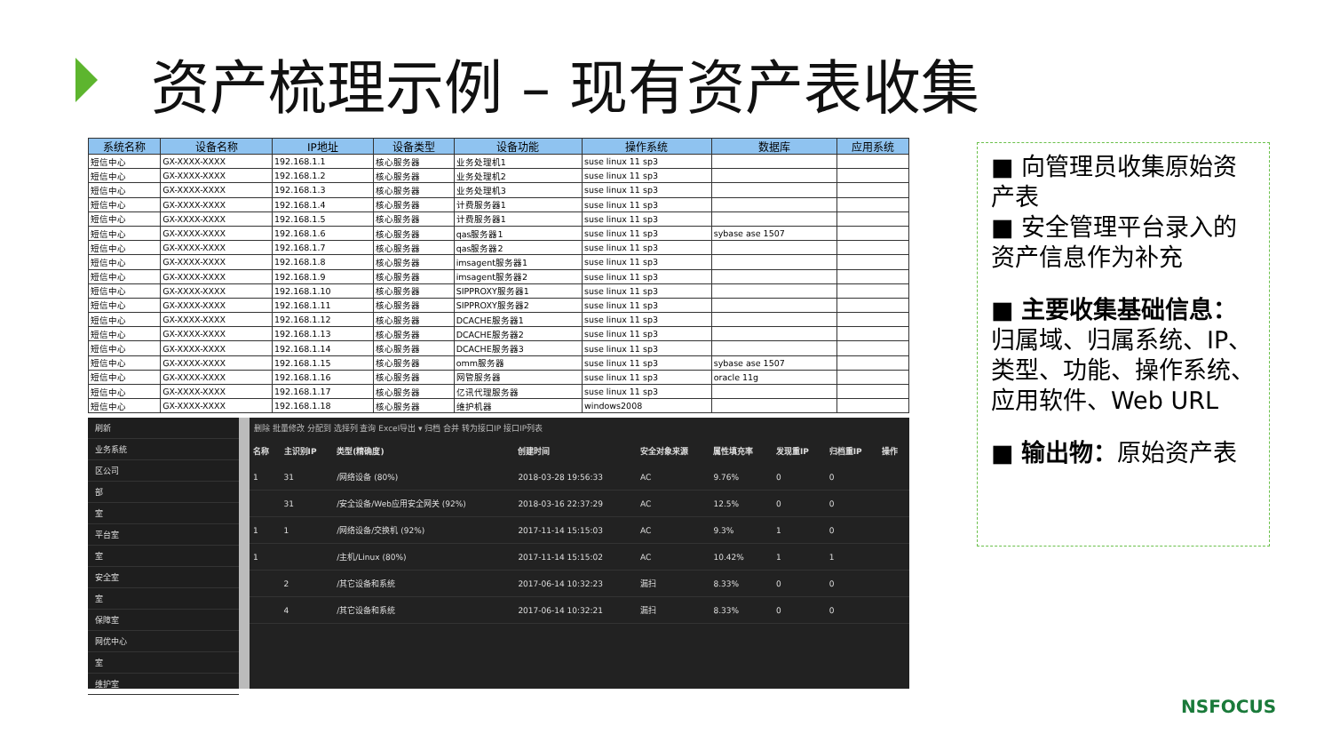资产梳理示例 – 现有资产表收集
| 系统名称 | 设备名称 | IP地址 | 设备类型 | 设备功能 | 操作系统 | 数据库 | 应用系统 |
| --- | --- | --- | --- | --- | --- | --- | --- |
| 短信中心 | GX-XXXX-XXXX | 192.168.1.1 | 核心服务器 | 业务处理机1 | suse linux 11 sp3 | | |
| 短信中心 | GX-XXXX-XXXX | 192.168.1.2 | 核心服务器 | 业务处理机2 | suse linux 11 sp3 | | |
| 短信中心 | GX-XXXX-XXXX | 192.168.1.3 | 核心服务器 | 业务处理机3 | suse linux 11 sp3 | | |
| 短信中心 | GX-XXXX-XXXX | 192.168.1.4 | 核心服务器 | 计费服务器1 | suse linux 11 sp3 | | |
| 短信中心 | GX-XXXX-XXXX | 192.168.1.5 | 核心服务器 | 计费服务器1 | suse linux 11 sp3 | | |
| 短信中心 | GX-XXXX-XXXX | 192.168.1.6 | 核心服务器 | qas服务器1 | suse linux 11 sp3 | sybase ase 1507 | |
| 短信中心 | GX-XXXX-XXXX | 192.168.1.7 | 核心服务器 | qas服务器2 | suse linux 11 sp3 | | |
| 短信中心 | GX-XXXX-XXXX | 192.168.1.8 | 核心服务器 | imsagent服务器1 | suse linux 11 sp3 | | |
| 短信中心 | GX-XXXX-XXXX | 192.168.1.9 | 核心服务器 | imsagent服务器2 | suse linux 11 sp3 | | |
| 短信中心 | GX-XXXX-XXXX | 192.168.1.10 | 核心服务器 | SIPPROXY服务器1 | suse linux 11 sp3 | | |
| 短信中心 | GX-XXXX-XXXX | 192.168.1.11 | 核心服务器 | SIPPROXY服务器2 | suse linux 11 sp3 | | |
| 短信中心 | GX-XXXX-XXXX | 192.168.1.12 | 核心服务器 | DCACHE服务器1 | suse linux 11 sp3 | | |
| 短信中心 | GX-XXXX-XXXX | 192.168.1.13 | 核心服务器 | DCACHE服务器2 | suse linux 11 sp3 | | |
| 短信中心 | GX-XXXX-XXXX | 192.168.1.14 | 核心服务器 | DCACHE服务器3 | suse linux 11 sp3 | | |
| 短信中心 | GX-XXXX-XXXX | 192.168.1.15 | 核心服务器 | omm服务器 | suse linux 11 sp3 | sybase ase 1507 | |
| 短信中心 | GX-XXXX-XXXX | 192.168.1.16 | 核心服务器 | 网管服务器 | suse linux 11 sp3 | oracle 11g | |
| 短信中心 | GX-XXXX-XXXX | 192.168.1.17 | 核心服务器 | 亿讯代理服务器 | suse linux 11 sp3 | | |
| 短信中心 | GX-XXXX-XXXX | 192.168.1.18 | 核心服务器 | 维护机器 | windows2008 | | |
刷新
业务系统
区公司
部
室
平台室
室
安全室
室
保障室
网优中心
室
维护室
删除 批量修改 分配到 选择列 查询 Excel导出 ▾ 归档 合并 转为接口IP 接口IP列表
| 名称 | 主识别IP | 类型(精确度) | 创建时间 | 安全对象来源 | 属性填充率 | 发现重IP | 归档重IP | 操作 |
| --- | --- | --- | --- | --- | --- | --- | --- | --- |
| 1 | 31 | /网络设备 (80%) | 2018-03-28 19:56:33 | AC | 9.76% | 0 | 0 | |
| | 31 | /安全设备/Web应用安全网关 (92%) | 2018-03-16 22:37:29 | AC | 12.5% | 0 | 0 | |
| 1 | 1 | /网络设备/交换机 (92%) | 2017-11-14 15:15:03 | AC | 9.3% | 1 | 0 | |
| 1 | | /主机/Linux (80%) | 2017-11-14 15:15:02 | AC | 10.42% | 1 | 1 | |
| | 2 | /其它设备和系统 | 2017-06-14 10:32:23 | 漏扫 | 8.33% | 0 | 0 | |
| | 4 | /其它设备和系统 | 2017-06-14 10:32:21 | 漏扫 | 8.33% | 0 | 0 | |
■ 向管理员收集原始资产表
■ 安全管理平台录入的资产信息作为补充
■ 主要收集基础信息：归属域、归属系统、IP、类型、功能、操作系统、应用软件、Web URL
■ 输出物：原始资产表
NSFOCUS